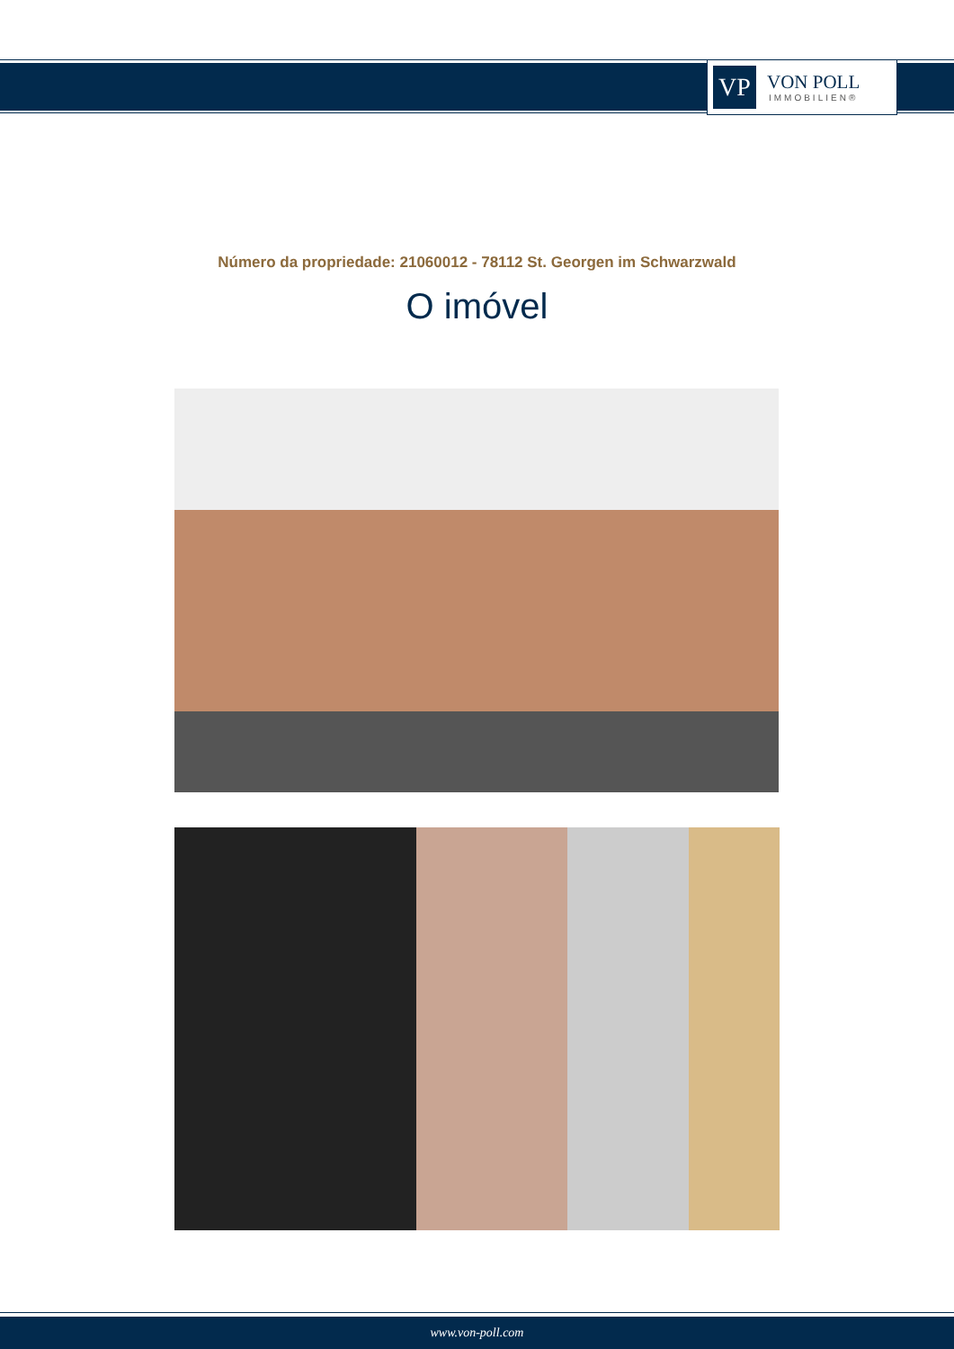VP
VON POLL
IMMOBILIEN®
Número da propriedade: 21060012 - 78112 St. Georgen im Schwarzwald
O imóvel
www.von-poll.com